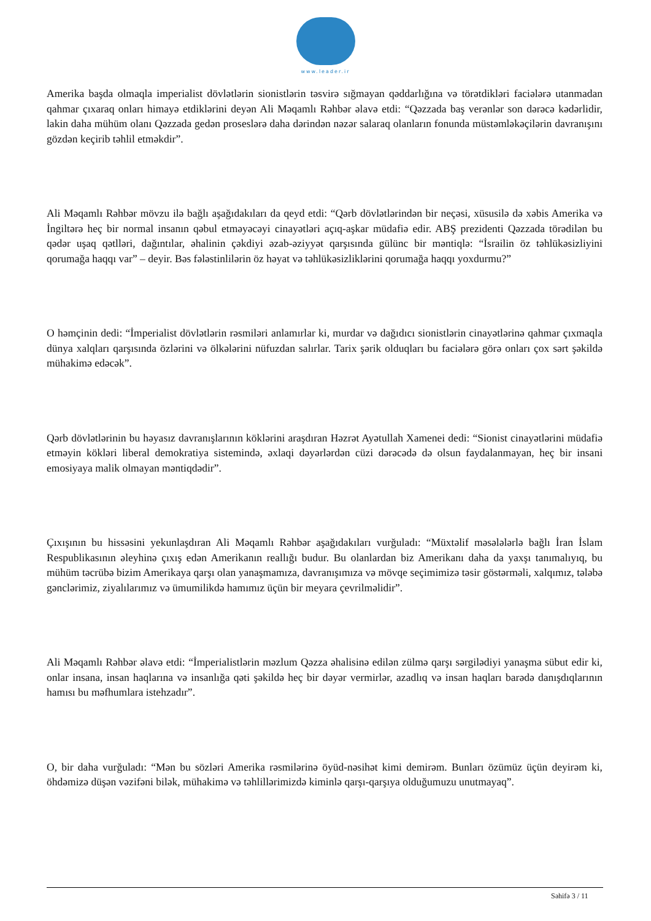www.leader.ir
Amerika başda olmaqla imperialist dövlətlərin sionistlərin təsvirə sığmayan qəddarlığına və törətdikləri faciələrə utanmadan qahmar çıxaraq onları himayə etdiklərini deyən Ali Məqamlı Rəhbər əlavə etdi: “Qəzzada baş verənlər son dərəcə kədərlidir, lakin daha mühüm olanı Qəzzada gedən proseslərə daha dərindən nəzər salaraq olanların fonunda müstəmləkəçilərin davranışını gözdən keçirib təhlil etməkdir”.
Ali Məqamlı Rəhbər mövzu ilə bağlı aşağıdakıları da qeyd etdi: “Qərb dövlətlərindən bir neçəsi, xüsusilə də xəbis Amerika və İngiltərə heç bir normal insanın qəbul etməyəcəyi cinayətləri açıq-aşkar müdafiə edir. ABŞ prezidenti Qəzzada törədilən bu qədər uşaq qətlləri, dağıntılar, əhalinin çəkdiyi əzab-əziyyət qarşısında gülünc bir məntiqlə: “İsrailin öz təhlükəsizliyini qorumağa haqqı var” – deyir. Bəs fələstinlilərin öz həyat və təhlükəsizliklərini qorumağa haqqı yoxdurmu?”
O həmçinin dedi: “İmperialist dövlətlərin rəsmiləri anlamırlar ki, murdar və dağıdıcı sionistlərin cinayətlərinə qahmar çıxmaqla dünya xalqları qarşısında özlərini və ölkələrini nüfuzdan salırlar. Tarix şərik olduqları bu faciələrə görə onları çox sərt şəkildə mühakimə edəcək”.
Qərb dövlətlərinin bu həyasız davranışlarının köklərini araşdıran Həzrət Ayətullah Xamenei dedi: “Sionist cinayətlərini müdafiə etməyin kökləri liberal demokratiya sistemində, əxlaqi dəyərlərdən cüzi dərəcədə də olsun faydalanmayan, heç bir insani emosiyaya malik olmayan məntiqdədir”.
Çıxışının bu hissəsini yekunlaşdıran Ali Məqamlı Rəhbər aşağıdakıları vurğuladı: “Müxtəlif məsələlərlə bağlı İran İslam Respublikasının əleyhinə çıxış edən Amerikanın reallığı budur. Bu olanlardan biz Amerikanı daha da yaxşı tanımalıyıq, bu mühüm təcrübə bizim Amerikaya qarşı olan yanaşmamıza, davranışımıza və mövqe seçimimizə təsir göstərməli, xalqımız, tələbə gənclərimiz, ziyalılarımız və ümumilikdə hamımız üçün bir meyara çevrilməlidir”.
Ali Məqamlı Rəhbər əlavə etdi: “İmperialistlərin məzlum Qəzza əhalisinə edilən zülmə qarşı sərgilədiyi yanaşma sübut edir ki, onlar insana, insan haqlarına və insanlığa qəti şəkildə heç bir dəyər vermirlər, azadlıq və insan haqları barədə danışdıqlarının hamısı bu məfhumlara istehzadır”.
O, bir daha vurğuladı: “Mən bu sözləri Amerika rəsmilərinə öyüd-nəsihət kimi demirəm. Bunları özümüz üçün deyirəm ki, öhdəmizə düşən vəzifəni bilək, mühakimə və təhlillərimizdə kiminlə qarşı-qarşıya olduğumuzu unutmayaq”.
Səhifə 3 / 11